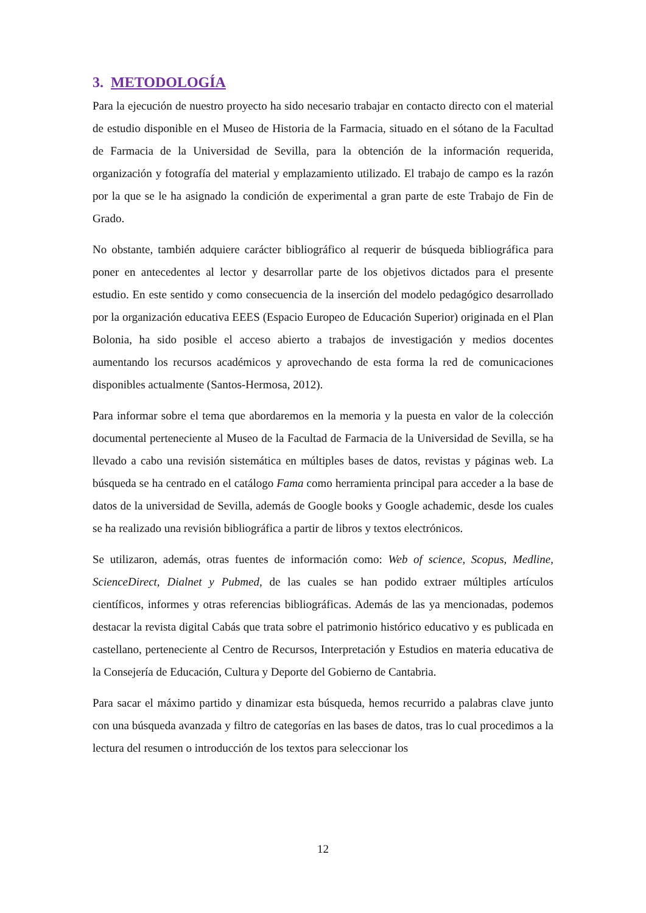3. METODOLOGÍA
Para la ejecución de nuestro proyecto ha sido necesario trabajar en contacto directo con el material de estudio disponible en el Museo de Historia de la Farmacia, situado en el sótano de la Facultad de Farmacia de la Universidad de Sevilla, para la obtención de la información requerida, organización y fotografía del material y emplazamiento utilizado. El trabajo de campo es la razón por la que se le ha asignado la condición de experimental a gran parte de este Trabajo de Fin de Grado.
No obstante, también adquiere carácter bibliográfico al requerir de búsqueda bibliográfica para poner en antecedentes al lector y desarrollar parte de los objetivos dictados para el presente estudio. En este sentido y como consecuencia de la inserción del modelo pedagógico desarrollado por la organización educativa EEES (Espacio Europeo de Educación Superior) originada en el Plan Bolonia, ha sido posible el acceso abierto a trabajos de investigación y medios docentes aumentando los recursos académicos y aprovechando de esta forma la red de comunicaciones disponibles actualmente (Santos-Hermosa, 2012).
Para informar sobre el tema que abordaremos en la memoria y la puesta en valor de la colección documental perteneciente al Museo de la Facultad de Farmacia de la Universidad de Sevilla, se ha llevado a cabo una revisión sistemática en múltiples bases de datos, revistas y páginas web. La búsqueda se ha centrado en el catálogo Fama como herramienta principal para acceder a la base de datos de la universidad de Sevilla, además de Google books y Google achademic, desde los cuales se ha realizado una revisión bibliográfica a partir de libros y textos electrónicos.
Se utilizaron, además, otras fuentes de información como: Web of science, Scopus, Medline, ScienceDirect, Dialnet y Pubmed, de las cuales se han podido extraer múltiples artículos científicos, informes y otras referencias bibliográficas. Además de las ya mencionadas, podemos destacar la revista digital Cabás que trata sobre el patrimonio histórico educativo y es publicada en castellano, perteneciente al Centro de Recursos, Interpretación y Estudios en materia educativa de la Consejería de Educación, Cultura y Deporte del Gobierno de Cantabria.
Para sacar el máximo partido y dinamizar esta búsqueda, hemos recurrido a palabras clave junto con una búsqueda avanzada y filtro de categorías en las bases de datos, tras lo cual procedimos a la lectura del resumen o introducción de los textos para seleccionar los
12